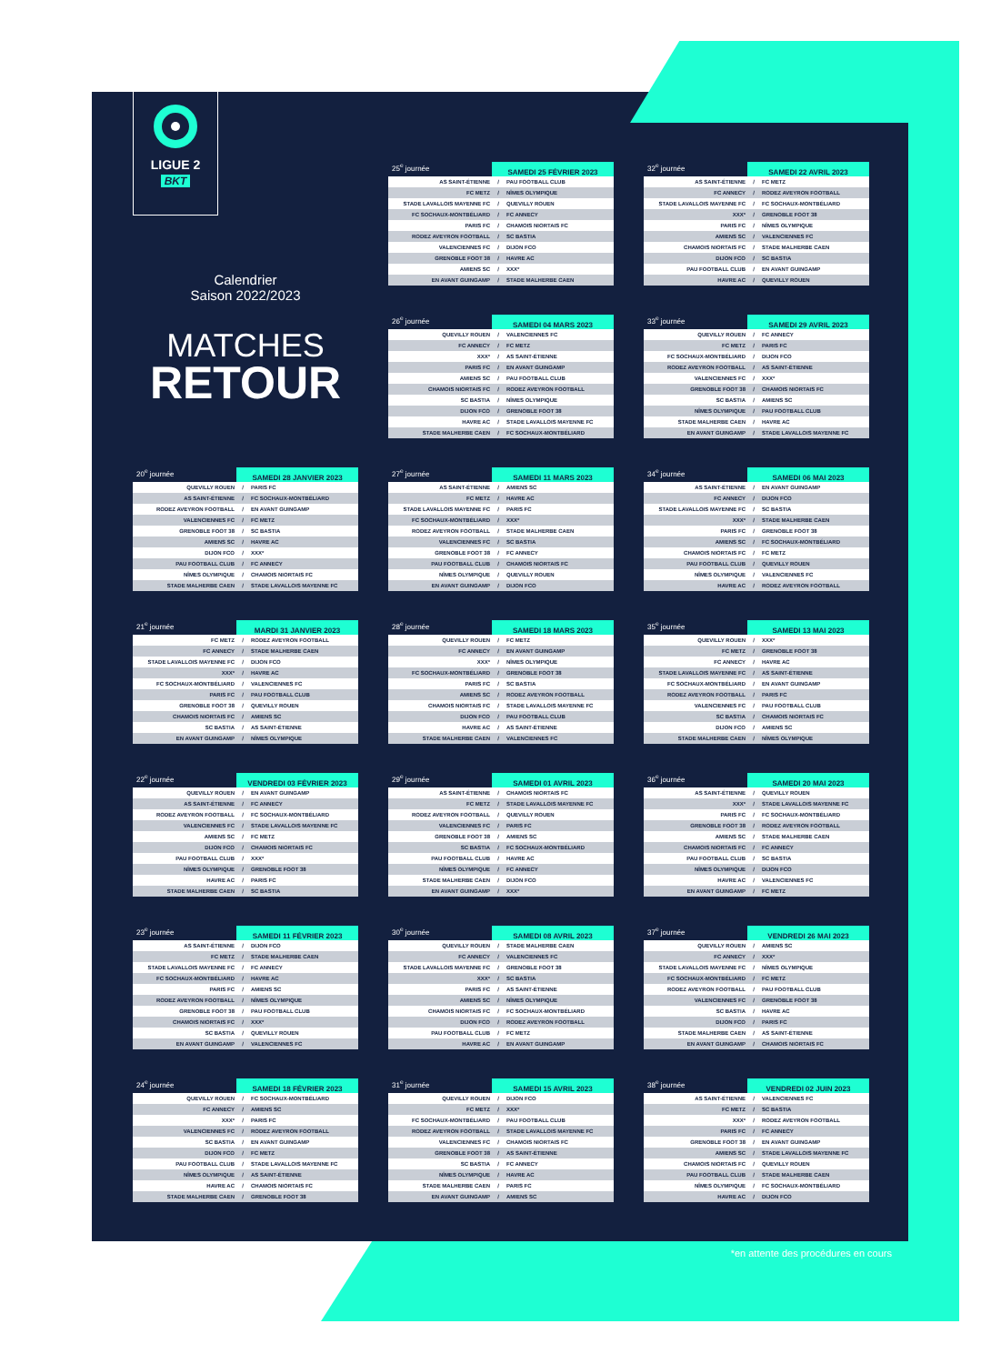LIGUE 2
BKT
Calendrier
Saison 2022/2023
MATCHES
RETOUR
| 25<sup>e</sup> journée | SAMEDI 25 FÉVRIER 2023 | |
| --- | --- | --- |
| AS SAINT-ÉTIENNE | / | PAU FOOTBALL CLUB |
| FC METZ | / | NÎMES OLYMPIQUE |
| STADE LAVALLOIS MAYENNE FC | / | QUEVILLY ROUEN |
| FC SOCHAUX-MONTBÉLIARD | / | FC ANNECY |
| PARIS FC | / | CHAMOIS NIORTAIS FC |
| RODEZ AVEYRON FOOTBALL | / | SC BASTIA |
| VALENCIENNES FC | / | DIJON FCO |
| GRENOBLE FOOT 38 | / | HAVRE AC |
| AMIENS SC | / | XXX* |
| EN AVANT GUINGAMP | / | STADE MALHERBE CAEN |
| 32<sup>e</sup> journée | SAMEDI 22 AVRIL 2023 | |
| --- | --- | --- |
| AS SAINT-ÉTIENNE | / | FC METZ |
| FC ANNECY | / | RODEZ AVEYRON FOOTBALL |
| STADE LAVALLOIS MAYENNE FC | / | FC SOCHAUX-MONTBÉLIARD |
| XXX* | / | GRENOBLE FOOT 38 |
| PARIS FC | / | NÎMES OLYMPIQUE |
| AMIENS SC | / | VALENCIENNES FC |
| CHAMOIS NIORTAIS FC | / | STADE MALHERBE CAEN |
| DIJON FCO | / | SC BASTIA |
| PAU FOOTBALL CLUB | / | EN AVANT GUINGAMP |
| HAVRE AC | / | QUEVILLY ROUEN |
| 26<sup>e</sup> journée | SAMEDI 04 MARS 2023 | |
| --- | --- | --- |
| QUEVILLY ROUEN | / | VALENCIENNES FC |
| FC ANNECY | / | FC METZ |
| XXX* | / | AS SAINT-ÉTIENNE |
| PARIS FC | / | EN AVANT GUINGAMP |
| AMIENS SC | / | PAU FOOTBALL CLUB |
| CHAMOIS NIORTAIS FC | / | RODEZ AVEYRON FOOTBALL |
| SC BASTIA | / | NÎMES OLYMPIQUE |
| DIJON FCO | / | GRENOBLE FOOT 38 |
| HAVRE AC | / | STADE LAVALLOIS MAYENNE FC |
| STADE MALHERBE CAEN | / | FC SOCHAUX-MONTBÉLIARD |
| 33<sup>e</sup> journée | SAMEDI 29 AVRIL 2023 | |
| --- | --- | --- |
| QUEVILLY ROUEN | / | FC ANNECY |
| FC METZ | / | PARIS FC |
| FC SOCHAUX-MONTBÉLIARD | / | DIJON FCO |
| RODEZ AVEYRON FOOTBALL | / | AS SAINT-ÉTIENNE |
| VALENCIENNES FC | / | XXX* |
| GRENOBLE FOOT 38 | / | CHAMOIS NIORTAIS FC |
| SC BASTIA | / | AMIENS SC |
| NÎMES OLYMPIQUE | / | PAU FOOTBALL CLUB |
| STADE MALHERBE CAEN | / | HAVRE AC |
| EN AVANT GUINGAMP | / | STADE LAVALLOIS MAYENNE FC |
| 20<sup>e</sup> journée | SAMEDI 28 JANVIER 2023 | |
| --- | --- | --- |
| QUEVILLY ROUEN | / | PARIS FC |
| AS SAINT-ÉTIENNE | / | FC SOCHAUX-MONTBÉLIARD |
| RODEZ AVEYRON FOOTBALL | / | EN AVANT GUINGAMP |
| VALENCIENNES FC | / | FC METZ |
| GRENOBLE FOOT 38 | / | SC BASTIA |
| AMIENS SC | / | HAVRE AC |
| DIJON FCO | / | XXX* |
| PAU FOOTBALL CLUB | / | FC ANNECY |
| NÎMES OLYMPIQUE | / | CHAMOIS NIORTAIS FC |
| STADE MALHERBE CAEN | / | STADE LAVALLOIS MAYENNE FC |
| 27<sup>e</sup> journée | SAMEDI 11 MARS 2023 | |
| --- | --- | --- |
| AS SAINT-ÉTIENNE | / | AMIENS SC |
| FC METZ | / | HAVRE AC |
| STADE LAVALLOIS MAYENNE FC | / | PARIS FC |
| FC SOCHAUX-MONTBÉLIARD | / | XXX* |
| RODEZ AVEYRON FOOTBALL | / | STADE MALHERBE CAEN |
| VALENCIENNES FC | / | SC BASTIA |
| GRENOBLE FOOT 38 | / | FC ANNECY |
| PAU FOOTBALL CLUB | / | CHAMOIS NIORTAIS FC |
| NÎMES OLYMPIQUE | / | QUEVILLY ROUEN |
| EN AVANT GUINGAMP | / | DIJON FCO |
| 34<sup>e</sup> journée | SAMEDI 06 MAI 2023 | |
| --- | --- | --- |
| AS SAINT-ÉTIENNE | / | EN AVANT GUINGAMP |
| FC ANNECY | / | DIJON FCO |
| STADE LAVALLOIS MAYENNE FC | / | SC BASTIA |
| XXX* | / | STADE MALHERBE CAEN |
| PARIS FC | / | GRENOBLE FOOT 38 |
| AMIENS SC | / | FC SOCHAUX-MONTBÉLIARD |
| CHAMOIS NIORTAIS FC | / | FC METZ |
| PAU FOOTBALL CLUB | / | QUEVILLY ROUEN |
| NÎMES OLYMPIQUE | / | VALENCIENNES FC |
| HAVRE AC | / | RODEZ AVEYRON FOOTBALL |
| 21<sup>e</sup> journée | MARDI 31 JANVIER 2023 | |
| --- | --- | --- |
| FC METZ | / | RODEZ AVEYRON FOOTBALL |
| FC ANNECY | / | STADE MALHERBE CAEN |
| STADE LAVALLOIS MAYENNE FC | / | DIJON FCO |
| XXX* | / | HAVRE AC |
| FC SOCHAUX-MONTBÉLIARD | / | VALENCIENNES FC |
| PARIS FC | / | PAU FOOTBALL CLUB |
| GRENOBLE FOOT 38 | / | QUEVILLY ROUEN |
| CHAMOIS NIORTAIS FC | / | AMIENS SC |
| SC BASTIA | / | AS SAINT-ÉTIENNE |
| EN AVANT GUINGAMP | / | NÎMES OLYMPIQUE |
| 28<sup>e</sup> journée | SAMEDI 18 MARS 2023 | |
| --- | --- | --- |
| QUEVILLY ROUEN | / | FC METZ |
| FC ANNECY | / | EN AVANT GUINGAMP |
| XXX* | / | NÎMES OLYMPIQUE |
| FC SOCHAUX-MONTBÉLIARD | / | GRENOBLE FOOT 38 |
| PARIS FC | / | SC BASTIA |
| AMIENS SC | / | RODEZ AVEYRON FOOTBALL |
| CHAMOIS NIORTAIS FC | / | STADE LAVALLOIS MAYENNE FC |
| DIJON FCO | / | PAU FOOTBALL CLUB |
| HAVRE AC | / | AS SAINT-ÉTIENNE |
| STADE MALHERBE CAEN | / | VALENCIENNES FC |
| 35<sup>e</sup> journée | SAMEDI 13 MAI 2023 | |
| --- | --- | --- |
| QUEVILLY ROUEN | / | XXX* |
| FC METZ | / | GRENOBLE FOOT 38 |
| FC ANNECY | / | HAVRE AC |
| STADE LAVALLOIS MAYENNE FC | / | AS SAINT-ÉTIENNE |
| FC SOCHAUX-MONTBÉLIARD | / | EN AVANT GUINGAMP |
| RODEZ AVEYRON FOOTBALL | / | PARIS FC |
| VALENCIENNES FC | / | PAU FOOTBALL CLUB |
| SC BASTIA | / | CHAMOIS NIORTAIS FC |
| DIJON FCO | / | AMIENS SC |
| STADE MALHERBE CAEN | / | NÎMES OLYMPIQUE |
| 22<sup>e</sup> journée | VENDREDI 03 FÉVRIER 2023 | |
| --- | --- | --- |
| QUEVILLY ROUEN | / | EN AVANT GUINGAMP |
| AS SAINT-ÉTIENNE | / | FC ANNECY |
| RODEZ AVEYRON FOOTBALL | / | FC SOCHAUX-MONTBÉLIARD |
| VALENCIENNES FC | / | STADE LAVALLOIS MAYENNE FC |
| AMIENS SC | / | FC METZ |
| DIJON FCO | / | CHAMOIS NIORTAIS FC |
| PAU FOOTBALL CLUB | / | XXX* |
| NÎMES OLYMPIQUE | / | GRENOBLE FOOT 38 |
| HAVRE AC | / | PARIS FC |
| STADE MALHERBE CAEN | / | SC BASTIA |
| 29<sup>e</sup> journée | SAMEDI 01 AVRIL 2023 | |
| --- | --- | --- |
| AS SAINT-ÉTIENNE | / | CHAMOIS NIORTAIS FC |
| FC METZ | / | STADE LAVALLOIS MAYENNE FC |
| RODEZ AVEYRON FOOTBALL | / | QUEVILLY ROUEN |
| VALENCIENNES FC | / | PARIS FC |
| GRENOBLE FOOT 38 | / | AMIENS SC |
| SC BASTIA | / | FC SOCHAUX-MONTBÉLIARD |
| PAU FOOTBALL CLUB | / | HAVRE AC |
| NÎMES OLYMPIQUE | / | FC ANNECY |
| STADE MALHERBE CAEN | / | DIJON FCO |
| EN AVANT GUINGAMP | / | XXX* |
| 36<sup>e</sup> journée | SAMEDI 20 MAI 2023 | |
| --- | --- | --- |
| AS SAINT-ÉTIENNE | / | QUEVILLY ROUEN |
| XXX* | / | STADE LAVALLOIS MAYENNE FC |
| PARIS FC | / | FC SOCHAUX-MONTBÉLIARD |
| GRENOBLE FOOT 38 | / | RODEZ AVEYRON FOOTBALL |
| AMIENS SC | / | STADE MALHERBE CAEN |
| CHAMOIS NIORTAIS FC | / | FC ANNECY |
| PAU FOOTBALL CLUB | / | SC BASTIA |
| NÎMES OLYMPIQUE | / | DIJON FCO |
| HAVRE AC | / | VALENCIENNES FC |
| EN AVANT GUINGAMP | / | FC METZ |
| 23<sup>e</sup> journée | SAMEDI 11 FÉVRIER 2023 | |
| --- | --- | --- |
| AS SAINT-ÉTIENNE | / | DIJON FCO |
| FC METZ | / | STADE MALHERBE CAEN |
| STADE LAVALLOIS MAYENNE FC | / | FC ANNECY |
| FC SOCHAUX-MONTBÉLIARD | / | HAVRE AC |
| PARIS FC | / | AMIENS SC |
| RODEZ AVEYRON FOOTBALL | / | NÎMES OLYMPIQUE |
| GRENOBLE FOOT 38 | / | PAU FOOTBALL CLUB |
| CHAMOIS NIORTAIS FC | / | XXX* |
| SC BASTIA | / | QUEVILLY ROUEN |
| EN AVANT GUINGAMP | / | VALENCIENNES FC |
| 30<sup>e</sup> journée | SAMEDI 08 AVRIL 2023 | |
| --- | --- | --- |
| QUEVILLY ROUEN | / | STADE MALHERBE CAEN |
| FC ANNECY | / | VALENCIENNES FC |
| STADE LAVALLOIS MAYENNE FC | / | GRENOBLE FOOT 38 |
| XXX* | / | SC BASTIA |
| PARIS FC | / | AS SAINT-ÉTIENNE |
| AMIENS SC | / | NÎMES OLYMPIQUE |
| CHAMOIS NIORTAIS FC | / | FC SOCHAUX-MONTBÉLIARD |
| DIJON FCO | / | RODEZ AVEYRON FOOTBALL |
| PAU FOOTBALL CLUB | / | FC METZ |
| HAVRE AC | / | EN AVANT GUINGAMP |
| 37<sup>e</sup> journée | VENDREDI 26 MAI 2023 | |
| --- | --- | --- |
| QUEVILLY ROUEN | / | AMIENS SC |
| FC ANNECY | / | XXX* |
| STADE LAVALLOIS MAYENNE FC | / | NÎMES OLYMPIQUE |
| FC SOCHAUX-MONTBÉLIARD | / | FC METZ |
| RODEZ AVEYRON FOOTBALL | / | PAU FOOTBALL CLUB |
| VALENCIENNES FC | / | GRENOBLE FOOT 38 |
| SC BASTIA | / | HAVRE AC |
| DIJON FCO | / | PARIS FC |
| STADE MALHERBE CAEN | / | AS SAINT-ÉTIENNE |
| EN AVANT GUINGAMP | / | CHAMOIS NIORTAIS FC |
| 24<sup>e</sup> journée | SAMEDI 18 FÉVRIER 2023 | |
| --- | --- | --- |
| QUEVILLY ROUEN | / | FC SOCHAUX-MONTBÉLIARD |
| FC ANNECY | / | AMIENS SC |
| XXX* | / | PARIS FC |
| VALENCIENNES FC | / | RODEZ AVEYRON FOOTBALL |
| SC BASTIA | / | EN AVANT GUINGAMP |
| DIJON FCO | / | FC METZ |
| PAU FOOTBALL CLUB | / | STADE LAVALLOIS MAYENNE FC |
| NÎMES OLYMPIQUE | / | AS SAINT-ÉTIENNE |
| HAVRE AC | / | CHAMOIS NIORTAIS FC |
| STADE MALHERBE CAEN | / | GRENOBLE FOOT 38 |
| 31<sup>e</sup> journée | SAMEDI 15 AVRIL 2023 | |
| --- | --- | --- |
| QUEVILLY ROUEN | / | DIJON FCO |
| FC METZ | / | XXX* |
| FC SOCHAUX-MONTBÉLIARD | / | PAU FOOTBALL CLUB |
| RODEZ AVEYRON FOOTBALL | / | STADE LAVALLOIS MAYENNE FC |
| VALENCIENNES FC | / | CHAMOIS NIORTAIS FC |
| GRENOBLE FOOT 38 | / | AS SAINT-ÉTIENNE |
| SC BASTIA | / | FC ANNECY |
| NÎMES OLYMPIQUE | / | HAVRE AC |
| STADE MALHERBE CAEN | / | PARIS FC |
| EN AVANT GUINGAMP | / | AMIENS SC |
| 38<sup>e</sup> journée | VENDREDI 02 JUIN 2023 | |
| --- | --- | --- |
| AS SAINT-ÉTIENNE | / | VALENCIENNES FC |
| FC METZ | / | SC BASTIA |
| XXX* | / | RODEZ AVEYRON FOOTBALL |
| PARIS FC | / | FC ANNECY |
| GRENOBLE FOOT 38 | / | EN AVANT GUINGAMP |
| AMIENS SC | / | STADE LAVALLOIS MAYENNE FC |
| CHAMOIS NIORTAIS FC | / | QUEVILLY ROUEN |
| PAU FOOTBALL CLUB | / | STADE MALHERBE CAEN |
| NÎMES OLYMPIQUE | / | FC SOCHAUX-MONTBÉLIARD |
| HAVRE AC | / | DIJON FCO |
*en attente des procédures en cours